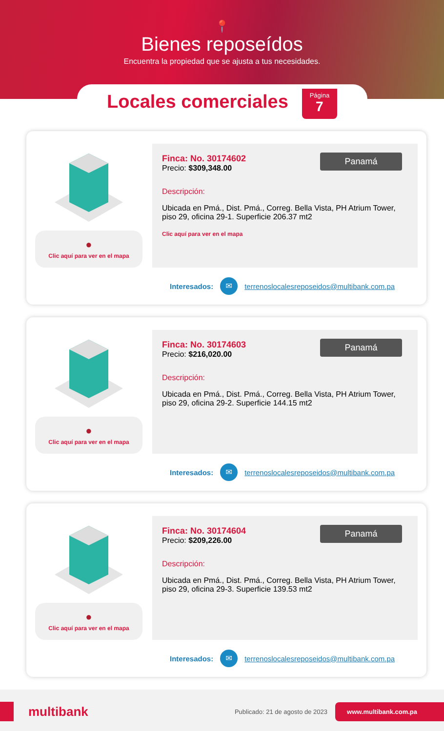📍
Bienes reposeídos
Encuentra la propiedad que se ajusta a tus necesidades.
Locales comerciales
Página
7
●
Clic aquí para ver en el mapa
Finca: No. 30174602
Precio: $309,348.00
Panamá
Descripción:
Ubicada en Pmá., Dist. Pmá., Correg. Bella Vista, PH Atrium Tower, piso 29, oficina 29-1. Superficie 206.37 mt2
Clic aquí para ver en el mapa
Interesados:
✉
terrenoslocalesreposeidos@multibank.com.pa
●
Clic aquí para ver en el mapa
Finca: No. 30174603
Precio: $216,020.00
Panamá
Descripción:
Ubicada en Pmá., Dist. Pmá., Correg. Bella Vista, PH Atrium Tower, piso 29, oficina 29-2. Superficie 144.15 mt2
Interesados:
✉
terrenoslocalesreposeidos@multibank.com.pa
●
Clic aquí para ver en el mapa
Finca: No. 30174604
Precio: $209,226.00
Panamá
Descripción:
Ubicada en Pmá., Dist. Pmá., Correg. Bella Vista, PH Atrium Tower, piso 29, oficina 29-3. Superficie 139.53 mt2
Interesados:
✉
terrenoslocalesreposeidos@multibank.com.pa
multibank
Publicado: 21 de agosto de 2023
www.multibank.com.pa